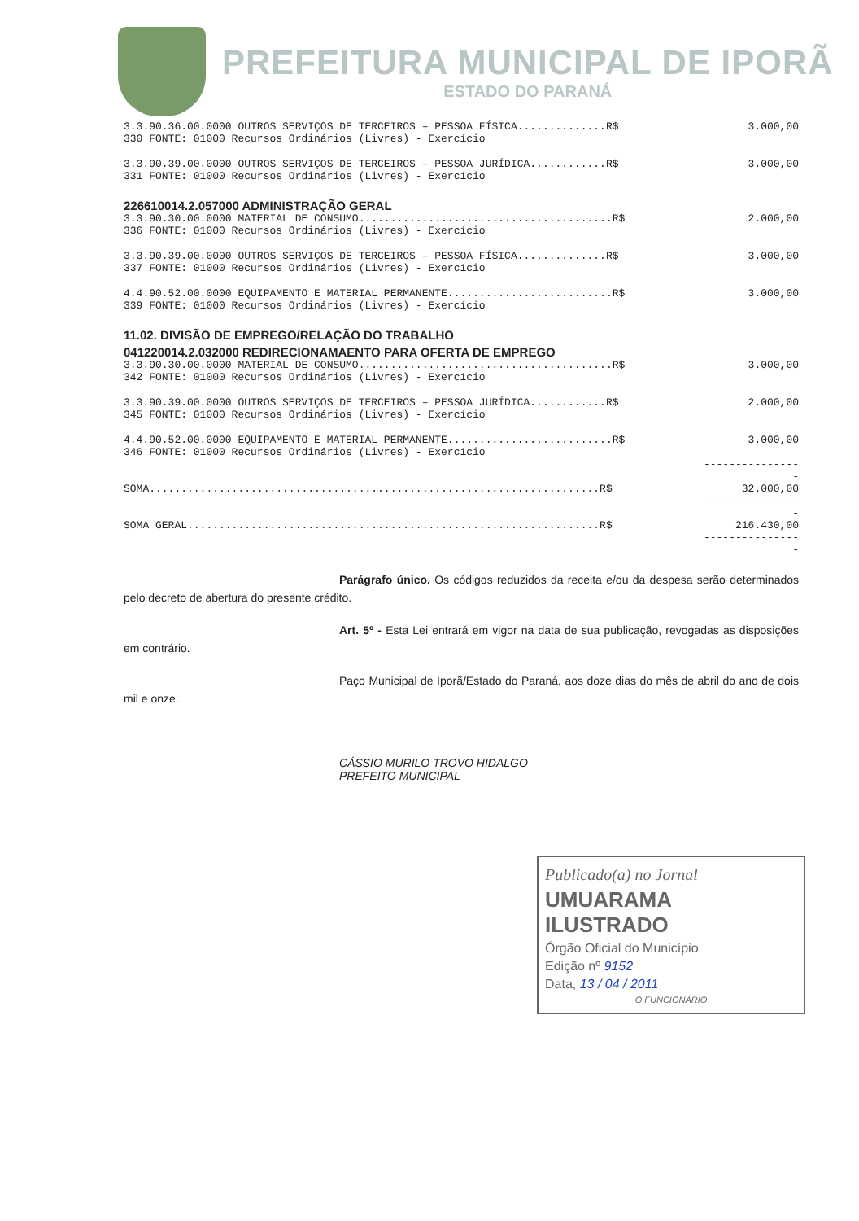PREFEITURA MUNICIPAL DE IPORÃ
ESTADO DO PARANÁ
| 3.3.90.36.00.0000 OUTROS SERVIÇOS DE TERCEIROS – PESSOA FÍSICA..............R$ | 3.000,00 |
| 330 FONTE: 01000 Recursos Ordinários (Livres) - Exercício | |
| 3.3.90.39.00.0000 OUTROS SERVIÇOS DE TERCEIROS – PESSOA JURÍDICA............R$ | 3.000,00 |
| 331 FONTE: 01000 Recursos Ordinários (Livres) - Exercício | |
| 226610014.2.057000 ADMINISTRAÇÃO GERAL | |
| 3.3.90.30.00.0000 MATERIAL DE CONSUMO........................................R$ | 2.000,00 |
| 336 FONTE: 01000 Recursos Ordinários (Livres) - Exercício | |
| 3.3.90.39.00.0000 OUTROS SERVIÇOS DE TERCEIROS – PESSOA FÍSICA..............R$ | 3.000,00 |
| 337 FONTE: 01000 Recursos Ordinários (Livres) - Exercício | |
| 4.4.90.52.00.0000 EQUIPAMENTO E MATERIAL PERMANENTE..........................R$ | 3.000,00 |
| 339 FONTE: 01000 Recursos Ordinários (Livres) - Exercício | |
| 11.02. DIVISÃO DE EMPREGO/RELAÇÃO DO TRABALHO | |
| 041220014.2.032000 REDIRECIONAMAENTO PARA OFERTA DE EMPREGO | |
| 3.3.90.30.00.0000 MATERIAL DE CONSUMO........................................R$ | 3.000,00 |
| 342 FONTE: 01000 Recursos Ordinários (Livres) - Exercício | |
| 3.3.90.39.00.0000 OUTROS SERVIÇOS DE TERCEIROS – PESSOA JURÍDICA............R$ | 2.000,00 |
| 345 FONTE: 01000 Recursos Ordinários (Livres) - Exercício | |
| 4.4.90.52.00.0000 EQUIPAMENTO E MATERIAL PERMANENTE..........................R$ | 3.000,00 |
| 346 FONTE: 01000 Recursos Ordinários (Livres) - Exercício | |
| | ---------------- |
| SOMA.......................................................................R$ | 32.000,00 |
| | ---------------- |
| SOMA GERAL.................................................................R$ | 216.430,00 |
| | ---------------- |
Parágrafo único. Os códigos reduzidos da receita e/ou da despesa serão determinados pelo decreto de abertura do presente crédito.
Art. 5º - Esta Lei entrará em vigor na data de sua publicação, revogadas as disposições em contrário.
Paço Municipal de Iporã/Estado do Paraná, aos doze dias do mês de abril do ano de dois mil e onze.
CÁSSIO MURILO TROVO HIDALGO
PREFEITO MUNICIPAL
Publicado(a) no Jornal
UMUARAMA ILUSTRADO
Órgão Oficial do Município
Edição nº 9152
Data, 13 / 04 / 2011
O FUNCIONÁRIO